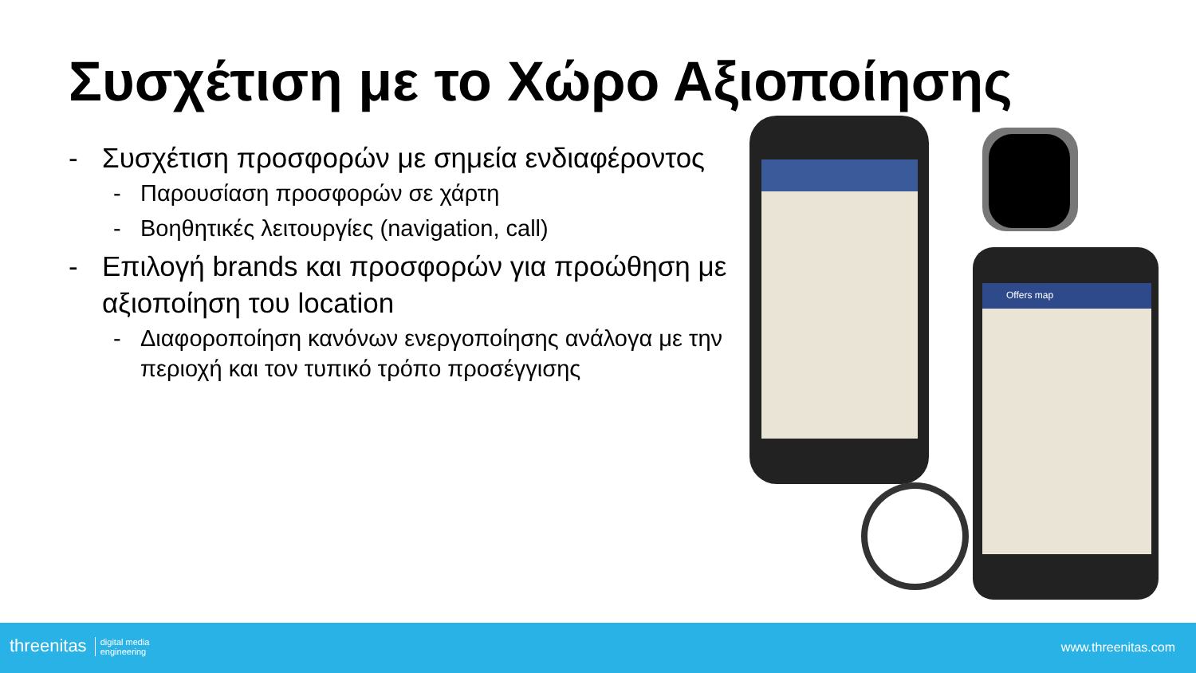Συσχέτιση με το Χώρο Αξιοποίησης
- Συσχέτιση προσφορών με σημεία ενδιαφέροντος
- Παρουσίαση προσφορών σε χάρτη
- Βοηθητικές λειτουργίες (navigation, call)
- Επιλογή brands και προσφορών για προώθηση με αξιοποίηση του location
- Διαφοροποίηση κανόνων ενεργοποίησης ανάλογα με την περιοχή και τον τυπικό τρόπο προσέγγισης
Offers map
threenitas digital media
engineering
www.threenitas.com